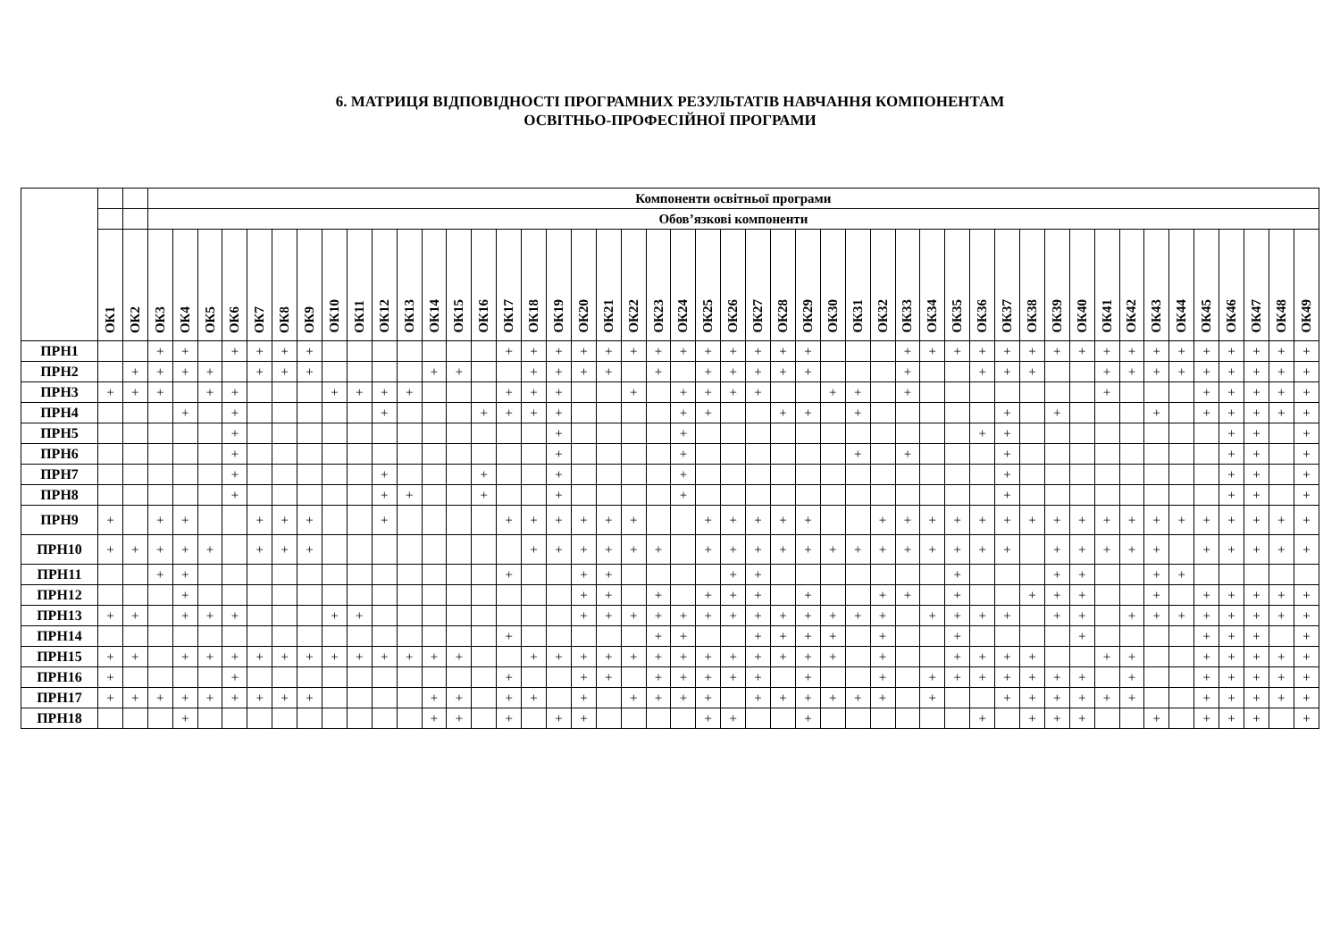6. МАТРИЦЯ ВІДПОВІДНОСТІ ПРОГРАМНИХ РЕЗУЛЬТАТІВ НАВЧАННЯ КОМПОНЕНТАМ
ОСВІТНЬО-ПРОФЕСІЙНОЇ ПРОГРАМИ
| | | | Компоненти освітньої програми | | | | | | | | | | | | | | | | | | | | | | | | | | | | | | | | | | | | | | | | | | | | | | |
| --- | --- | --- | --- | --- | --- | --- | --- | --- | --- | --- | --- | --- | --- | --- | --- | --- | --- | --- | --- | --- | --- | --- | --- | --- | --- | --- | --- | --- | --- | --- | --- | --- | --- | --- | --- | --- | --- | --- | --- | --- | --- | --- | --- | --- | --- | --- | --- | --- | --- |
| | | | Обов’язкові компоненти | | | | | | | | | | | | | | | | | | | | | | | | | | | | | | | | | | | | | | | | | | | | | | |
| | ОК1 | ОК2 | ОК3 | ОК4 | ОК5 | ОК6 | ОК7 | ОК8 | ОК9 | ОК10 | ОК11 | ОК12 | ОК13 | ОК14 | ОК15 | ОК16 | ОК17 | ОК18 | ОК19 | ОК20 | ОК21 | ОК22 | ОК23 | ОК24 | ОК25 | ОК26 | ОК27 | ОК28 | ОК29 | ОК30 | ОК31 | ОК32 | ОК33 | ОК34 | ОК35 | ОК36 | ОК37 | ОК38 | ОК39 | ОК40 | ОК41 | ОК42 | ОК43 | ОК44 | ОК45 | ОК46 | ОК47 | ОК48 | ОК49 |
| ПРН1 | | | + | + | | + | + | + | + | | | | | | | | + | + | + | + | + | + | + | + | + | + | + | + | + | | | | + | + | + | + | + | + | + | + | + | + | + | + | + | + | + | + | + |
| ПРН2 | | + | + | + | + | | + | + | + | | | | | + | + | | | + | + | + | + | | + | | + | + | + | + | + | | | | + | | | + | + | + | | | + | + | + | + | + | + | + | + | + |
| ПРН3 | + | + | + | | + | + | | | | + | + | + | + | | | | + | + | + | | | + | | + | + | + | + | | | + | + | | + | | | | | | | | + | | | | + | + | + | + | + |
| ПРН4 | | | | + | | + | | | | | | + | | | | + | + | + | + | | | | | + | + | | | + | + | | + | | | | | | + | | + | | | | + | | + | + | + | + | + |
| ПРН5 | | | | | | + | | | | | | | | | | | | | + | | | | | + | | | | | | | | | | | | + | + | | | | | | | | | + | + | | + |
| ПРН6 | | | | | | + | | | | | | | | | | | | | + | | | | | + | | | | | | | + | | + | | | | + | | | | | | | | | + | + | | + |
| ПРН7 | | | | | | + | | | | | | + | | | | + | | | + | | | | | + | | | | | | | | | | | | | + | | | | | | | | | + | + | | + |
| ПРН8 | | | | | | + | | | | | | + | + | | | + | | | + | | | | | + | | | | | | | | | | | | | + | | | | | | | | | + | + | | + |
| ПРН9 | + | | + | + | | | + | + | + | | | + | | | | | + | + | + | + | + | + | | | + | + | + | + | + | | | + | + | + | + | + | + | + | + | + | + | + | + | + | + | + | + | + | + |
| ПРН10 | + | + | + | + | + | | + | + | + | | | | | | | | | + | + | + | + | + | + | | + | + | + | + | + | + | + | + | + | + | + | + | + | | + | + | + | + | + | | + | + | + | + | + |
| ПРН11 | | | + | + | | | | | | | | | | | | | + | | | + | + | | | | | + | + | | | | | | | | + | | | | + | + | | | + | + | | | | | |
| ПРН12 | | | | + | | | | | | | | | | | | | | | | + | + | | + | | + | + | + | | + | | | + | + | | + | | | + | + | + | | | + | | + | + | + | + | + |
| ПРН13 | + | + | | + | + | + | | | | + | + | | | | | | | | | + | + | + | + | + | + | + | + | + | + | + | + | + | | + | + | + | + | | + | + | | + | + | + | + | + | + | + | + |
| ПРН14 | | | | | | | | | | | | | | | | | + | | | | | | + | + | | | + | + | + | + | | + | | | + | | | | | + | | | | | + | + | + | | + |
| ПРН15 | + | + | | + | + | + | + | + | + | + | + | + | + | + | + | | | + | + | + | + | + | + | + | + | + | + | + | + | + | | + | | | + | + | + | + | | | + | + | | | + | + | + | + | + |
| ПРН16 | + | | | | | + | | | | | | | | | | | + | | | + | + | | + | + | + | + | + | | + | | | + | | + | + | + | + | + | + | + | | + | | | + | + | + | + | + |
| ПРН17 | + | + | + | + | + | + | + | + | + | | | | | + | + | | + | + | | + | | + | + | + | + | | + | + | + | + | + | + | | + | | | + | + | + | + | + | + | | | + | + | + | + | + |
| ПРН18 | | | | + | | | | | | | | | | + | + | | + | | + | + | | | | | + | + | | | + | | | | | | | + | | + | + | + | | | + | | + | + | + | | + |